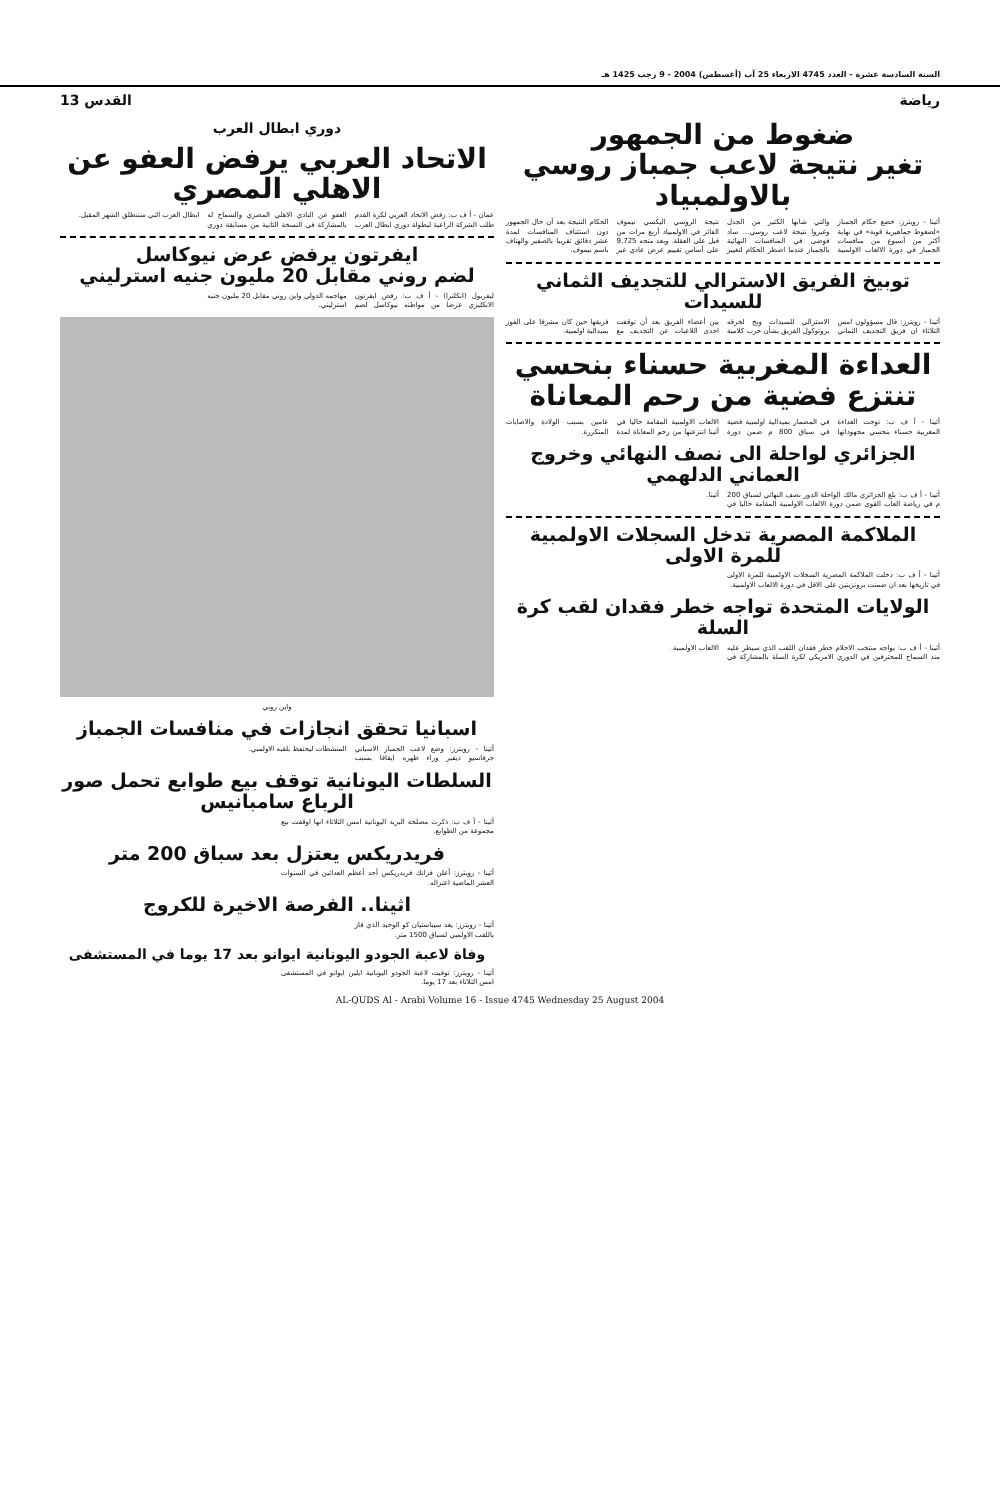السنة السادسة عشرة - العدد 4745 الاربعاء 25 آب (أغسطس) 2004 - 9 رجب 1425 هـ
رياضة القدس 13
ضغوط من الجمهور
تغير نتيجة لاعب جمباز روسي بالاولمبياد
أثينا - رويترز: خضع حكام الجمباز «لضغوط جماهيرية قوية» في نهاية أكثر من أسبوع من منافسات الجمباز في دورة الالعاب الاولمبية والتي شابها الكثير من الجدل وغيروا نتيجة لاعب روسي... ساد فوضى في المنافسات النهائية بالجمباز عندما اضطر الحكام لتغيير نتيجة الروسي اليكسي نيموف الفائز في الاولمبياد أربع مرات من قبل على العقلة. وبعد منحه 9,725 على أساس تقييم عرض عادي غير الحكام النتيجة بعد أن حال الجمهور دون استئناف المنافسات لمدة عشر دقائق تقريبا بالصفير والهتاف باسم نيموف.
توبيخ الفريق الاسترالي للتجديف الثماني للسيدات
أثينا - رويترز: قال مسؤولون امس الثلاثاء ان فريق التجديف الثماني الاسترالي للسيدات وبخ لخرقه بروتوكول الفريق بشأن حرب كلامية بين أعضاء الفريق بعد أن توقفت احدى اللاعبات عن التجديف مع فريقها حين كان مشرفا على الفوز بميدالية اولمبية.
العداءة المغربية حسناء بنحسي تنتزع فضية من رحم المعاناة
أثينا - أ ف ب: توجت العداءة المغربية حسناء بنحسي مجهوداتها في المضمار بميدالية اولمبية فضية في سباق 800 م ضمن دورة الالعاب الاولمبية المقامة حاليا في أثينا انتزعتها من رحم المعاناة لمدة عامين بسبب الولادة والاصابات المتكررة.
الجزائري لواحلة الى نصف النهائي وخروج العماني الدلهمي
أثينا - أ ف ب: بلغ الجزائري مالك الواحلة الدور نصف النهائي لسباق 200 م في رياضة العاب القوى ضمن دورة الالعاب الاولمبية المقامة حاليا في أثينا.
الملاكمة المصرية تدخل السجلات الاولمبية للمرة الاولى
أثينا - أ ف ب: دخلت الملاكمة المصرية السجلات الاولمبية للمرة الاولى في تاريخها بعد ان ضمنت برونزيتين على الاقل في دورة الالعاب الاولمبية.
الولايات المتحدة تواجه خطر فقدان لقب كرة السلة
أثينا - أ ف ب: يواجه منتخب الاحلام خطر فقدان اللقب الذي سيطر عليه منذ السماح للمحترفين في الدوري الامريكي لكرة السلة بالمشاركة في الالعاب الاولمبية.
دوري ابطال العرب
الاتحاد العربي يرفض العفو عن الاهلي المصري
عمان - أ ف ب: رفض الاتحاد العربي لكرة القدم طلب الشركة الراعية لبطولة دوري ابطال العرب العفو عن النادي الاهلي المصري والسماح له بالمشاركة في النسخة الثانية من مسابقة دوري ابطال العرب التي ستنطلق الشهر المقبل.
ايفرتون يرفض عرض نيوكاسل
لضم روني مقابل 20 مليون جنيه استرليني
ليفربول (انكلترا) - أ ف ب: رفض ايفرتون الانكليزي عرضا من مواطنه نيوكاسل لضم مهاجمه الدولي واين روني مقابل 20 مليون جنيه استرليني.
واين روني
اسبانيا تحقق انجازات في منافسات الجمباز
أثينا - رويترز: وضع لاعب الجمباز الاسباني جرفاسيو ديفير وراء ظهره ايقافا بسبب المنشطات ليحتفظ بلقبه الاولمبي.
السلطات اليونانية توقف بيع طوابع تحمل صور الرباع سامبانيس
أثينا - أ ف ب: ذكرت مصلحة البريد اليونانية امس الثلاثاء انها اوقفت بيع مجموعة من الطوابع.
فريدريكس يعتزل بعد سباق 200 متر
أثينا - رويترز: أعلن فرانك فريدريكس أحد أعظم العدائين في السنوات العشر الماضية اعتزاله.
اثينا.. الفرصة الاخيرة للكروج
أثينا - رويترز: يعد سيباستيان كو الوحيد الذي فاز باللقب الاولمبي لسباق 1500 متر.
وفاة لاعبة الجودو اليونانية ايوانو بعد 17 يوما في المستشفى
أثينا - رويترز: توفيت لاعبة الجودو اليونانية ايلين ايوانو في المستشفى امس الثلاثاء بعد 17 يوما.
AL-QUDS Al - Arabi Volume 16 - Issue 4745 Wednesday 25 August 2004